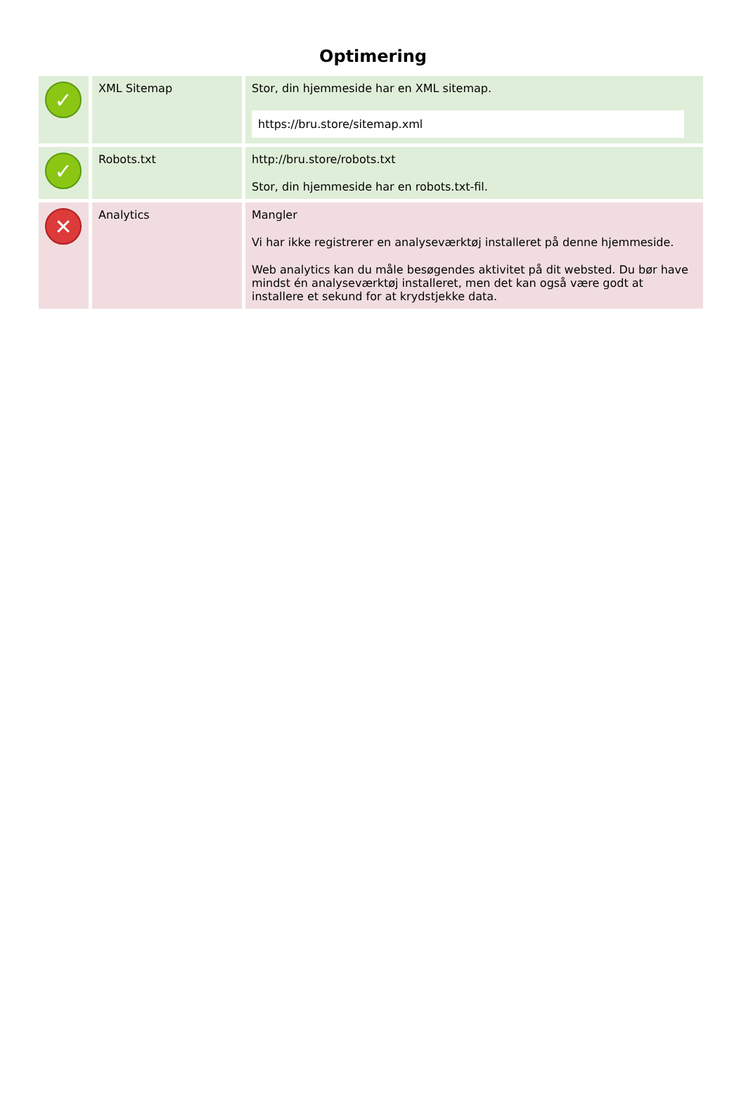Optimering
| ✓ | XML Sitemap | Stor, din hjemmeside har en XML sitemap. https://bru.store/sitemap.xml |
| ✓ | Robots.txt | http://bru.store/robots.txt Stor, din hjemmeside har en robots.txt-fil. |
| ✕ | Analytics | Mangler Vi har ikke registrerer en analyseværktøj installeret på denne hjemmeside. Web analytics kan du måle besøgendes aktivitet på dit websted. Du bør have mindst én analyseværktøj installeret, men det kan også være godt at installere et sekund for at krydstjekke data. |